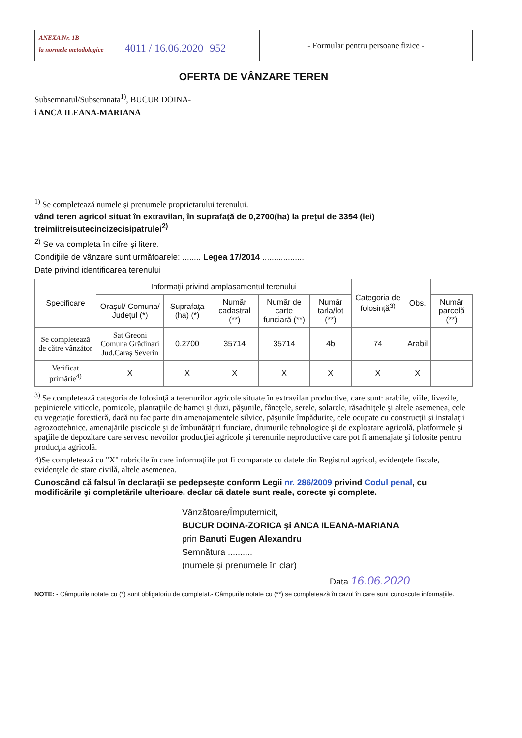ANEXA Nr. 1B
la normele metodologice 4011 / 16.06.2020 952
- Formular pentru persoane fizice -
OFERTA DE VÂNZARE TEREN
Subsemnatul/Subsemnata<sup>1)</sup>, BUCUR DOINA-
i ANCA ILEANA-MARIANA
<sup>1)</sup> Se completează numele şi prenumele proprietarului terenului.
vând teren agricol situat în extravilan, în suprafaţă de 0,2700(ha) la preţul de 3354 (lei) treimiitreisutecincizecisipatrulei<sup>2)</sup>
<sup>2)</sup> Se va completa în cifre şi litere.
Condiţiile de vânzare sunt următoarele: ........ Legea 17/2014 ..................
Date privind identificarea terenului
| Specificare | Informaţii privind amplasamentul terenului | | | | | Categoria de folosinţă<sup>3)</sup> | Obs. | |
| --- | --- | --- | --- | --- | --- | --- | --- | --- |
| | Oraşul/ Comuna/ Judeţul (*) | Suprafaţa (ha) (*) | Număr cadastral (**) | Număr de carte funciară (**) | Număr tarla/lot (**) | | | Număr parcelă (**) |
| Se completează de către vânzător | Sat Greoni Comuna Grădinari Jud.Caraş Severin | 0,2700 | 35714 | 35714 | 4b | 74 | Arabil | |
| Verificat primărie<sup>4)</sup> | X | X | X | X | X | X | X | |
<sup>3)</sup> Se completează categoria de folosinţă a terenurilor agricole situate în extravilan productive, care sunt: arabile, viile, livezile, pepinierele viticole, pomicole, plantaţiile de hamei şi duzi, păşunile, fâneţele, serele, solarele, răsadniţele şi altele asemenea, cele cu vegetaţie forestieră, dacă nu fac parte din amenajamentele silvice, păşunile împădurite, cele ocupate cu construcţii şi instalaţii agrozootehnice, amenajările piscicole şi de îmbunătăţiri funciare, drumurile tehnologice şi de exploatare agricolă, platformele şi spaţiile de depozitare care servesc nevoilor producţiei agricole şi terenurile neproductive care pot fi amenajate şi folosite pentru producţia agricolă.
4)Se completează cu "X" rubricile în care informaţiile pot fi comparate cu datele din Registrul agricol, evidenţele fiscale, evidenţele de stare civilă, altele asemenea.
Cunoscând că falsul în declaraţii se pedepseşte conform Legii nr. 286/2009 privind Codul penal, cu modificările şi completările ulterioare, declar că datele sunt reale, corecte şi complete.
Vânzătoare/Împuternicit,
BUCUR DOINA-ZORICA şi ANCA ILEANA-MARIANA
prin Banuti Eugen Alexandru
Semnătura ..........
(numele şi prenumele în clar)
Data 16.06.2020
NOTE: - Câmpurile notate cu (*) sunt obligatoriu de completat.- Câmpurile notate cu (**) se completează în cazul în care sunt cunoscute informaţiile.